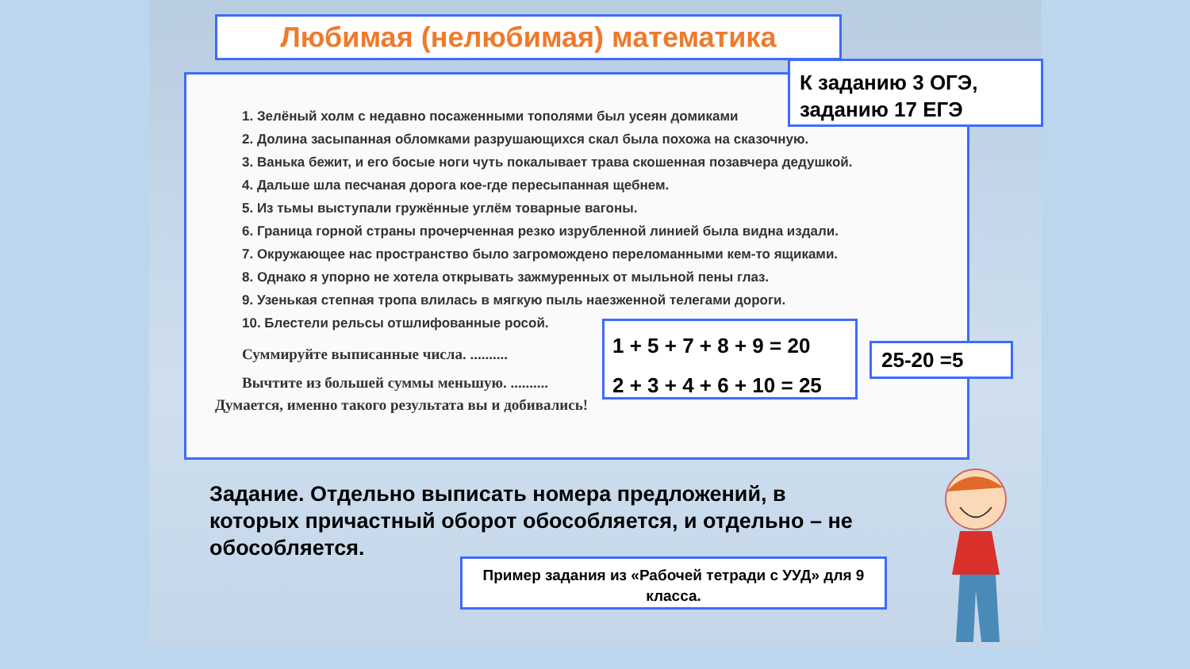Любимая (нелюбимая) математика
1. Зелёный холм с недавно посаженными тополями был усеян домиками
2. Долина засыпанная обломками разрушающихся скал была похожа на сказочную.
3. Ванька бежит, и его босые ноги чуть покалывает трава скошенная позавчера дедушкой.
4. Дальше шла песчаная дорога кое-где пересыпанная щебнем.
5. Из тьмы выступали гружённые углём товарные вагоны.
6. Граница горной страны прочерченная резко изрубленной линией была видна издали.
7. Окружающее нас пространство было загромождено переломанными кем-то ящиками.
8. Однако я упорно не хотела открывать зажмуренных от мыльной пены глаз.
9. Узенькая степная тропа влилась в мягкую пыль наезженной телегами дороги.
10. Блестели рельсы отшлифованные росой.
Суммируйте выписанные числа. ..........
Вычтите из большей суммы меньшую. ..........
Думается, именно такого результата вы и добивались!
К заданию 3 ОГЭ, заданию 17 ЕГЭ
1 + 5 + 7 + 8 + 9 = 20
2 + 3 + 4 + 6 + 10 = 25
25-20 =5
Задание. Отдельно выписать номера предложений, в которых причастный оборот обособляется, и отдельно – не обособляется.
Пример задания из «Рабочей тетради с УУД» для 9 класса.